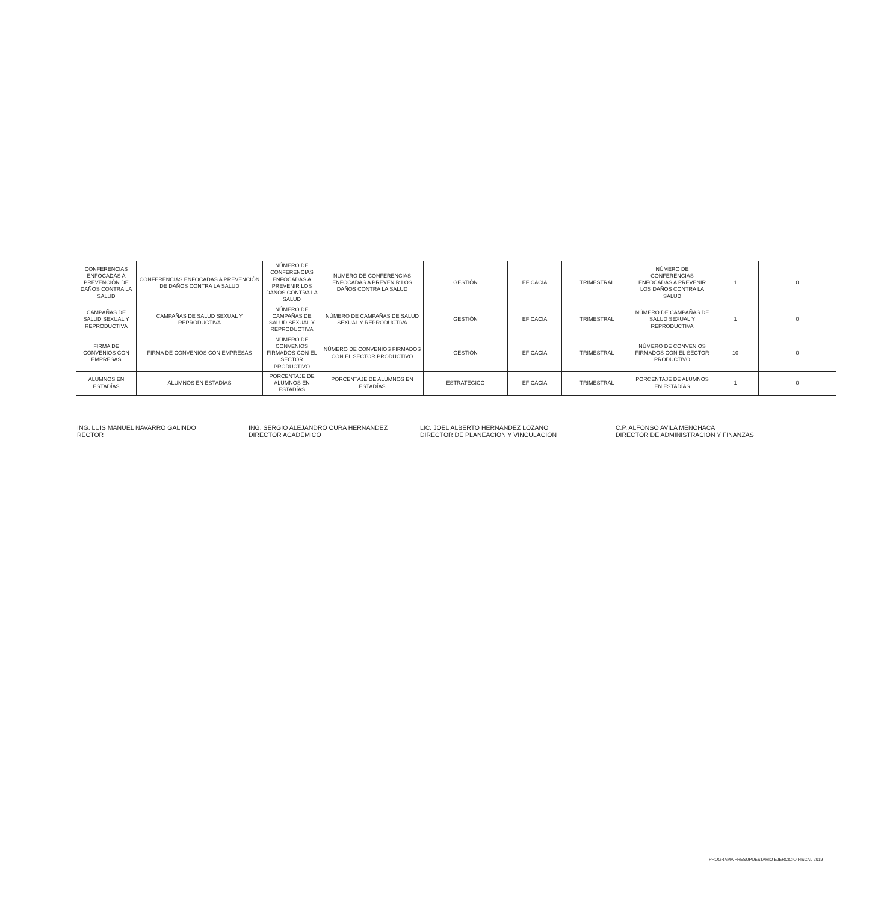| CONFERENCIAS ENFOCADAS A PREVENCIÓN DE DAÑOS CONTRA LA SALUD | CONFERENCIAS ENFOCADAS A PREVENCIÓN DE DAÑOS CONTRA LA SALUD | NÚMERO DE CONFERENCIAS ENFOCADAS A PREVENIR LOS DAÑOS CONTRA LA SALUD | NÚMERO DE CONFERENCIAS ENFOCADAS A PREVENIR LOS DAÑOS CONTRA LA SALUD | GESTIÓN | EFICACIA | TRIMESTRAL | NÚMERO DE CONFERENCIAS ENFOCADAS A PREVENIR LOS DAÑOS CONTRA LA SALUD | 1 | 0 |
| CAMPAÑAS DE SALUD SEXUAL Y REPRODUCTIVA | CAMPAÑAS DE SALUD SEXUAL Y REPRODUCTIVA | NÚMERO DE CAMPAÑAS DE SALUD SEXUAL Y REPRODUCTIVA | NÚMERO DE CAMPAÑAS DE SALUD SEXUAL Y REPRODUCTIVA | GESTIÓN | EFICACIA | TRIMESTRAL | NÚMERO DE CAMPAÑAS DE SALUD SEXUAL Y REPRODUCTIVA | 1 | 0 |
| FIRMA DE CONVENIOS CON EMPRESAS | FIRMA DE CONVENIOS CON EMPRESAS | NÚMERO DE CONVENIOS FIRMADOS CON EL SECTOR PRODUCTIVO | NÚMERO DE CONVENIOS FIRMADOS CON EL SECTOR PRODUCTIVO | GESTIÓN | EFICACIA | TRIMESTRAL | NÚMERO DE CONVENIOS FIRMADOS CON EL SECTOR PRODUCTIVO | 10 | 0 |
| ALUMNOS EN ESTADÍAS | ALUMNOS EN ESTADÍAS | PORCENTAJE DE ALUMNOS EN ESTADÍAS | PORCENTAJE DE ALUMNOS EN ESTADÍAS | ESTRATÉGICO | EFICACIA | TRIMESTRAL | PORCENTAJE DE ALUMNOS EN ESTADÍAS | 1 | 0 |
ING. LUIS MANUEL NAVARRO GALINDO
RECTOR
ING. SERGIO ALEJANDRO CURA HERNANDEZ
DIRECTOR ACADÉMICO
LIC. JOEL ALBERTO HERNANDEZ LOZANO
DIRECTOR DE PLANEACIÓN Y VINCULACIÓN
C.P. ALFONSO AVILA MENCHACA
DIRECTOR DE ADMINISTRACIÓN Y FINANZAS
PROGRAMA PRESUPUESTARIO EJERCICIO FISCAL 2019